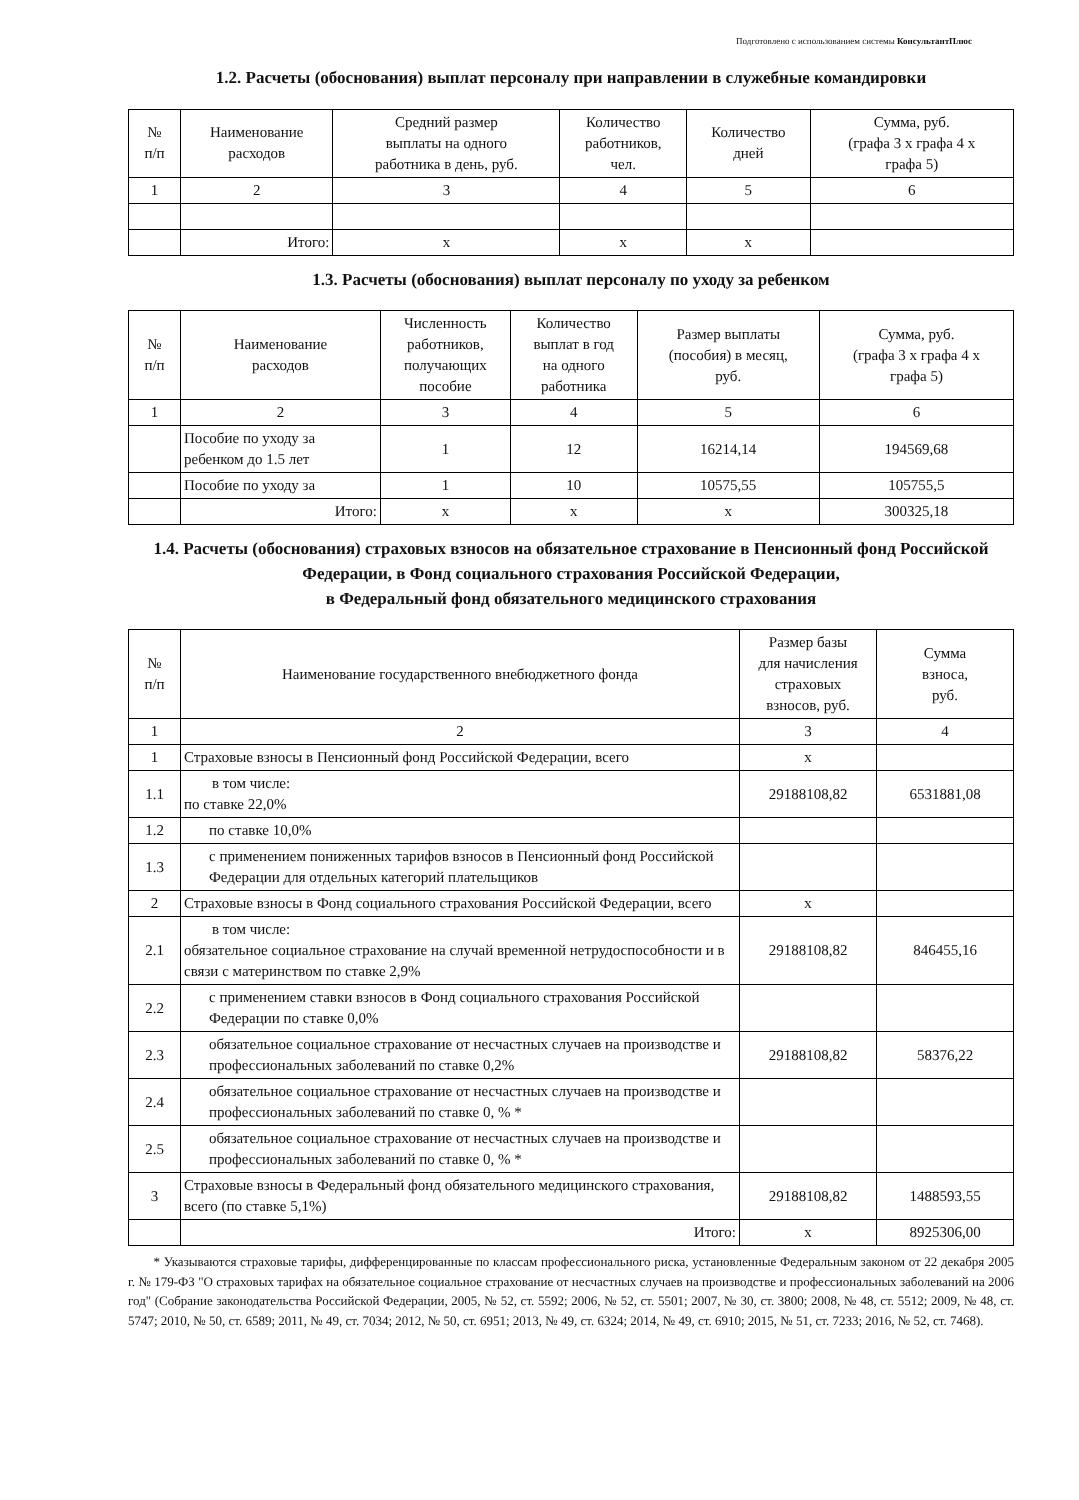Подготовлено с использованием системы КонсультантПлюс
1.2. Расчеты (обоснования) выплат персоналу при направлении в служебные командировки
| № п/п | Наименование расходов | Средний размер выплаты на одного работника в день, руб. | Количество работников, чел. | Количество дней | Сумма, руб. (графа 3 x графа 4 x графа 5) |
| --- | --- | --- | --- | --- | --- |
| 1 | 2 | 3 | 4 | 5 | 6 |
| | Итого: | х | х | х | |
1.3. Расчеты (обоснования) выплат персоналу по уходу за ребенком
| № п/п | Наименование расходов | Численность работников, получающих пособие | Количество выплат в год на одного работника | Размер выплаты (пособия) в месяц, руб. | Сумма, руб. (графа 3 x графа 4 x графа 5) |
| --- | --- | --- | --- | --- | --- |
| 1 | 2 | 3 | 4 | 5 | 6 |
| | Пособие по уходу за ребенком до 1.5 лет | 1 | 12 | 16214,14 | 194569,68 |
| | Пособие по уходу за | 1 | 10 | 10575,55 | 105755,5 |
| | Итого: | х | х | х | 300325,18 |
1.4. Расчеты (обоснования) страховых взносов на обязательное страхование в Пенсионный фонд Российской Федерации, в Фонд социального страхования Российской Федерации,
в Федеральный фонд обязательного медицинского страхования
| № п/п | Наименование государственного внебюджетного фонда | Размер базы для начисления страховых взносов, руб. | Сумма взноса, руб. |
| --- | --- | --- | --- |
| 1 | 2 | 3 | 4 |
| 1 | Страховые взносы в Пенсионный фонд Российской Федерации, всего | х | |
| 1.1 | в том числе: по ставке 22,0% | 29188108,82 | 6531881,08 |
| 1.2 | по ставке 10,0% | | |
| 1.3 | с применением пониженных тарифов взносов в Пенсионный фонд Российской Федерации для отдельных категорий плательщиков | | |
| 2 | Страховые взносы в Фонд социального страхования Российской Федерации, всего | х | |
| 2.1 | в том числе: обязательное социальное страхование на случай временной нетрудоспособности и в связи с материнством по ставке 2,9% | 29188108,82 | 846455,16 |
| 2.2 | с применением ставки взносов в Фонд социального страхования Российской Федерации по ставке 0,0% | | |
| 2.3 | обязательное социальное страхование от несчастных случаев на производстве и профессиональных заболеваний по ставке 0,2% | 29188108,82 | 58376,22 |
| 2.4 | обязательное социальное страхование от несчастных случаев на производстве и профессиональных заболеваний по ставке 0, % * | | |
| 2.5 | обязательное социальное страхование от несчастных случаев на производстве и профессиональных заболеваний по ставке 0, % * | | |
| 3 | Страховые взносы в Федеральный фонд обязательного медицинского страхования, всего (по ставке 5,1%) | 29188108,82 | 1488593,55 |
| | Итого: | х | 8925306,00 |
* Указываются страховые тарифы, дифференцированные по классам профессионального риска, установленные Федеральным законом от 22 декабря 2005 г. № 179-ФЗ "О страховых тарифах на обязательное социальное страхование от несчастных случаев на производстве и профессиональных заболеваний на 2006 год" (Собрание законодательства Российской Федерации, 2005, № 52, ст. 5592; 2006, № 52, ст. 5501; 2007, № 30, ст. 3800; 2008, № 48, ст. 5512; 2009, № 48, ст. 5747; 2010, № 50, ст. 6589; 2011, № 49, ст. 7034; 2012, № 50, ст. 6951; 2013, № 49, ст. 6324; 2014, № 49, ст. 6910; 2015, № 51, ст. 7233; 2016, № 52, ст. 7468).